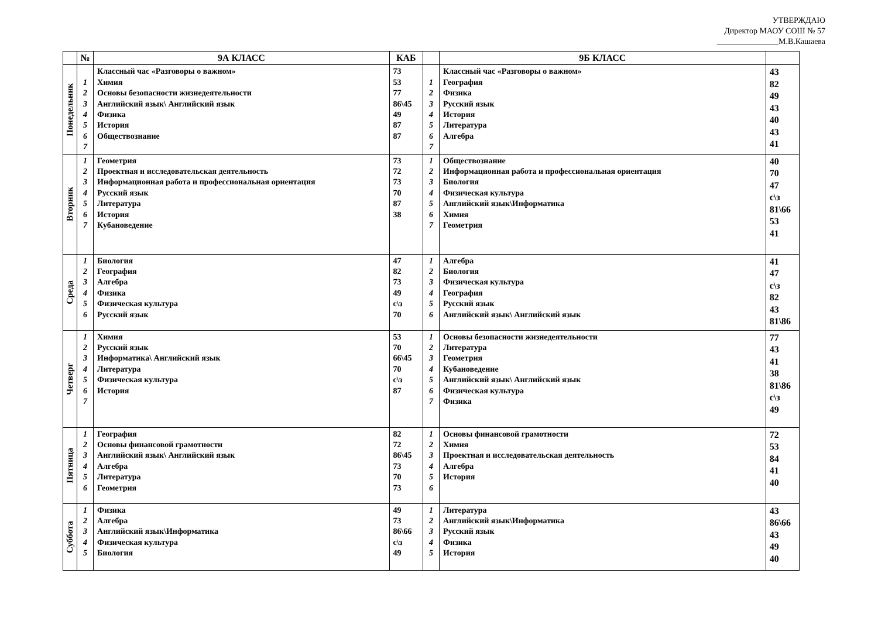УТВЕРЖДАЮ
Директор МАОУ СОШ № 57
_______________М.В.Кашаева
| | № | 9А КЛАСС | КАБ | | 9Б КЛАСС | |
| --- | --- | --- | --- | --- | --- | --- |
| Понедельник | 1 2 3 4 5 6 7 | Классный час «Разговоры о важном» Химия Основы безопасности жизнедеятельности Английский язык\ Английский язык Физика История Обществознание | 73 53 77 86\45 49 87 87 | 1 2 3 4 5 6 7 | Классный час «Разговоры о важном» География Физика Русский язык История Литература Алгебра | 43 82 49 43 40 43 41 |
| Вторник | 1 2 3 4 5 6 7 | Геометрия Проектная и исследовательская деятельность Информационная работа и профессиональная ориентация Русский язык Литература История Кубановедение | 73 72 73 70 87 38 | 1 2 3 4 5 6 7 | Обществознание Информационная работа и профессиональная ориентация Биология Физическая культура Английский язык\Информатика Химия Геометрия | 40 70 47 с\з 81\66 53 41 |
| Среда | 1 2 3 4 5 6 | Биология География Алгебра Физика Физическая культура Русский язык | 47 82 73 49 с\з 70 | 1 2 3 4 5 6 | Алгебра Биология Физическая культура География Русский язык Английский язык\ Английский язык | 41 47 с\з 82 43 81\86 |
| Четверг | 1 2 3 4 5 6 7 | Химия Русский язык Информатика\ Английский язык Литература Физическая культура История | 53 70 66\45 70 с\з 87 | 1 2 3 4 5 6 7 | Основы безопасности жизнедеятельности Литература Геометрия Кубановедение Английский язык\ Английский язык Физическая культура Физика | 77 43 41 38 81\86 с\з 49 |
| Пятница | 1 2 3 4 5 6 | География Основы финансовой грамотности Английский язык\ Английский язык Алгебра Литература Геометрия | 82 72 86\45 73 70 73 | 1 2 3 4 5 6 | Основы финансовой грамотности Химия Проектная и исследовательская деятельность Алгебра История | 72 53 84 41 40 |
| Суббота | 1 2 3 4 5 | Физика Алгебра Английский язык\Информатика Физическая культура Биология | 49 73 86\66 с\з 49 | 1 2 3 4 5 | Литература Английский язык\Информатика Русский язык Физика История | 43 86\66 43 49 40 |